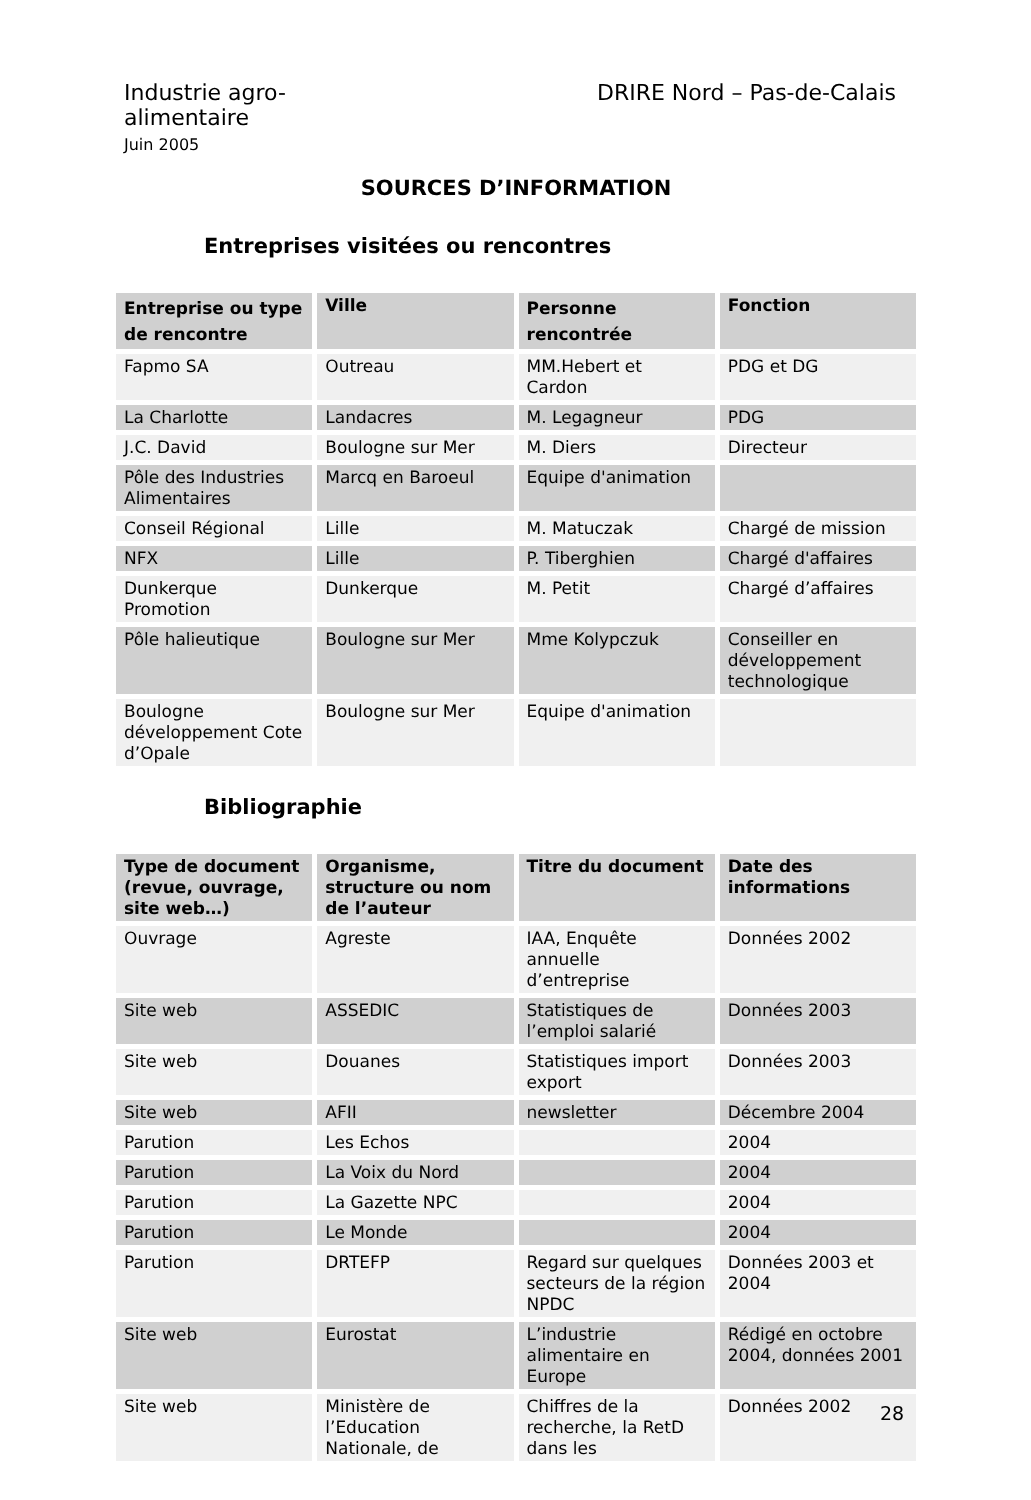Industrie agro-
alimentaire
Juin 2005
DRIRE Nord – Pas-de-Calais
SOURCES D’INFORMATION
Entreprises visitées ou rencontres
| Entreprise ou type de rencontre | Ville | Personne rencontrée | Fonction |
| --- | --- | --- | --- |
| Fapmo SA | Outreau | MM.Hebert et Cardon | PDG et DG |
| La Charlotte | Landacres | M. Legagneur | PDG |
| J.C. David | Boulogne sur Mer | M. Diers | Directeur |
| Pôle des Industries Alimentaires | Marcq en Baroeul | Equipe d'animation | |
| Conseil Régional | Lille | M. Matuczak | Chargé de mission |
| NFX | Lille | P. Tiberghien | Chargé d'affaires |
| Dunkerque Promotion | Dunkerque | M. Petit | Chargé d’affaires |
| Pôle halieutique | Boulogne sur Mer | Mme Kolypczuk | Conseiller en développement technologique |
| Boulogne développement Cote d’Opale | Boulogne sur Mer | Equipe d'animation | |
Bibliographie
| Type de document (revue, ouvrage, site web…) | Organisme, structure ou nom de l’auteur | Titre du document | Date des informations |
| --- | --- | --- | --- |
| Ouvrage | Agreste | IAA, Enquête annuelle d’entreprise | Données 2002 |
| Site web | ASSEDIC | Statistiques de l’emploi salarié | Données 2003 |
| Site web | Douanes | Statistiques import export | Données 2003 |
| Site web | AFII | newsletter | Décembre 2004 |
| Parution | Les Echos | | 2004 |
| Parution | La Voix du Nord | | 2004 |
| Parution | La Gazette NPC | | 2004 |
| Parution | Le Monde | | 2004 |
| Parution | DRTEFP | Regard sur quelques secteurs de la région NPDC | Données 2003 et 2004 |
| Site web | Eurostat | L’industrie alimentaire en Europe | Rédigé en octobre 2004, données 2001 |
| Site web | Ministère de l’Education Nationale, de | Chiffres de la recherche, la RetD dans les | Données 2002 |
28